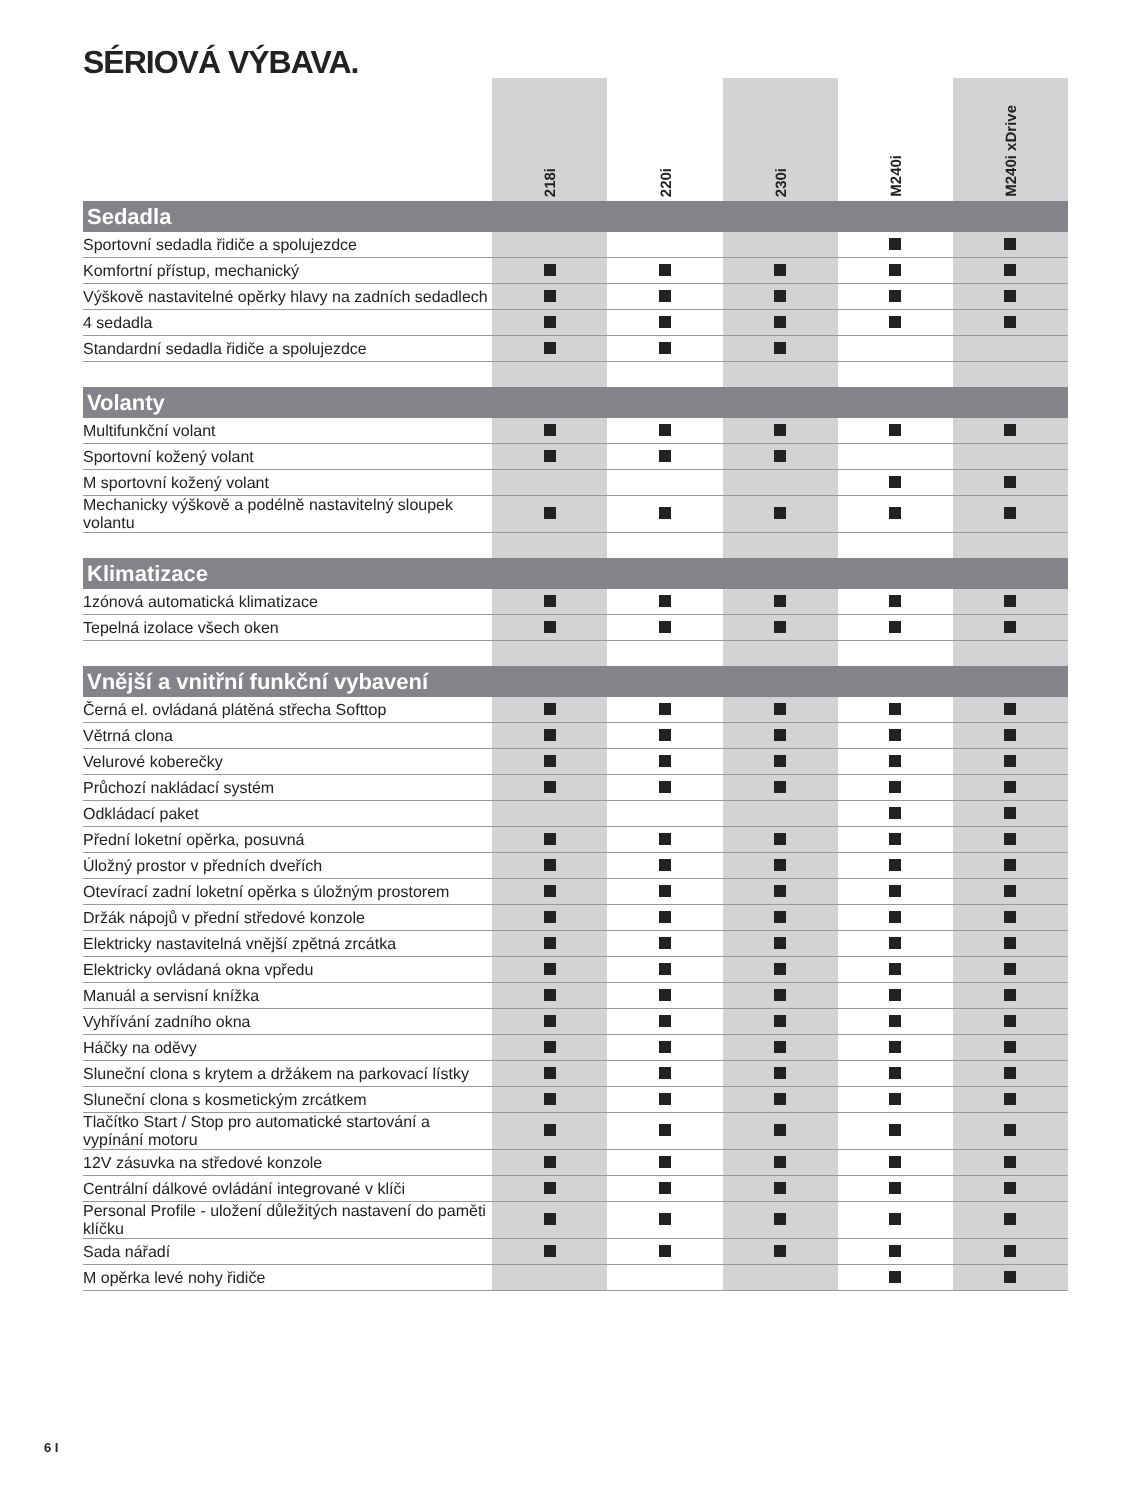SÉRIOVÁ VÝBAVA.
| | 218i | 220i | 230i | M240i | M240i xDrive |
| --- | --- | --- | --- | --- | --- |
| Sedadla | | | | | |
| Sportovní sedadla řidiče a spolujezdce | | | | | |
| Komfortní přístup, mechanický | | | | | |
| Výškově nastavitelné opěrky hlavy na zadních sedadlech | | | | | |
| 4 sedadla | | | | | |
| Standardní sedadla řidiče a spolujezdce | | | | | |
| Volanty | | | | | |
| Multifunkční volant | | | | | |
| Sportovní kožený volant | | | | | |
| M sportovní kožený volant | | | | | |
| Mechanicky výškově a podélně nastavitelný sloupek volantu | | | | | |
| Klimatizace | | | | | |
| 1zónová automatická klimatizace | | | | | |
| Tepelná izolace všech oken | | | | | |
| Vnější a vnitřní funkční vybavení | | | | | |
| Černá el. ovládaná plátěná střecha Softtop | | | | | |
| Větrná clona | | | | | |
| Velurové koberečky | | | | | |
| Průchozí nakládací systém | | | | | |
| Odkládací paket | | | | | |
| Přední loketní opěrka, posuvná | | | | | |
| Úložný prostor v předních dveřích | | | | | |
| Otevírací zadní loketní opěrka s úložným prostorem | | | | | |
| Držák nápojů v přední středové konzole | | | | | |
| Elektricky nastavitelná vnější zpětná zrcátka | | | | | |
| Elektricky ovládaná okna vpředu | | | | | |
| Manuál a servisní knížka | | | | | |
| Vyhřívání zadního okna | | | | | |
| Háčky na oděvy | | | | | |
| Sluneční clona s krytem a držákem na parkovací lístky | | | | | |
| Sluneční clona s kosmetickým zrcátkem | | | | | |
| Tlačítko Start / Stop pro automatické startování a vypínání motoru | | | | | |
| 12V zásuvka na středové konzole | | | | | |
| Centrální dálkové ovládání integrované v klíči | | | | | |
| Personal Profile - uložení důležitých nastavení do paměti klíčku | | | | | |
| Sada nářadí | | | | | |
| M opěrka levé nohy řidiče | | | | | |
6 I